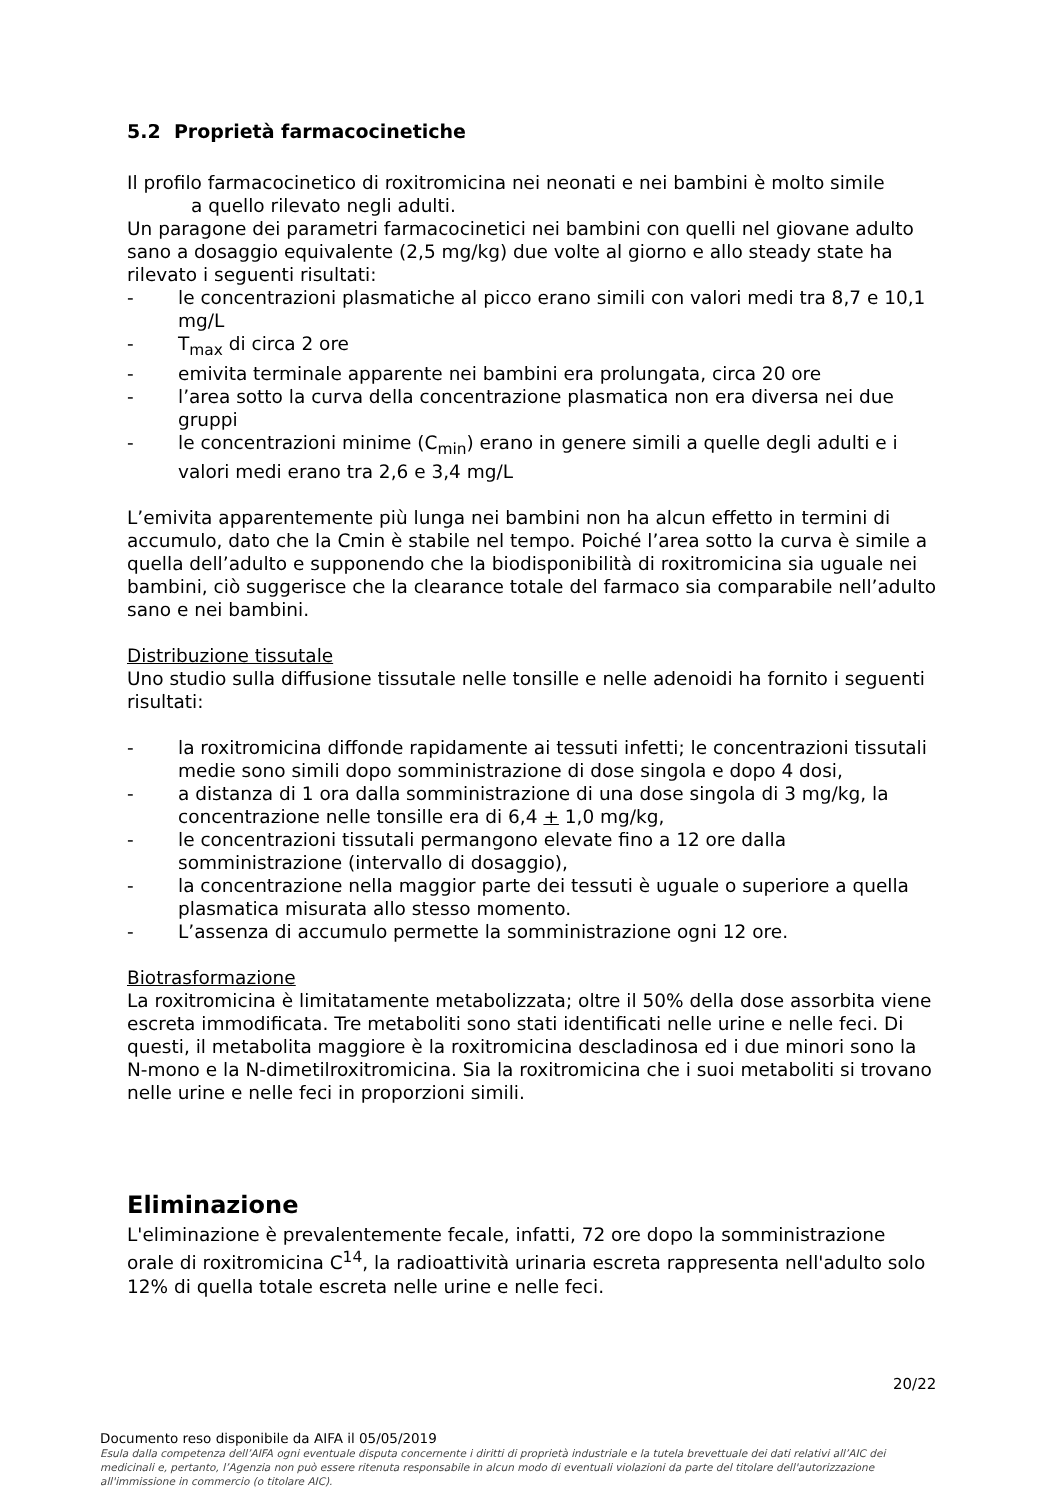5.2 Proprietà farmacocinetiche
Il profilo farmacocinetico di roxitromicina nei neonati e nei bambini è molto simile
a quello rilevato negli adulti.
Un paragone dei parametri farmacocinetici nei bambini con quelli nel giovane adulto sano a dosaggio equivalente (2,5 mg/kg) due volte al giorno e allo steady state ha rilevato i seguenti risultati:
- le concentrazioni plasmatiche al picco erano simili con valori medi tra 8,7 e 10,1 mg/L
- T<sub>max</sub> di circa 2 ore
- emivita terminale apparente nei bambini era prolungata, circa 20 ore
- l’area sotto la curva della concentrazione plasmatica non era diversa nei due gruppi
- le concentrazioni minime (C<sub>min</sub>) erano in genere simili a quelle degli adulti e i valori medi erano tra 2,6 e 3,4 mg/L
L’emivita apparentemente più lunga nei bambini non ha alcun effetto in termini di accumulo, dato che la Cmin è stabile nel tempo. Poiché l’area sotto la curva è simile a quella dell’adulto e supponendo che la biodisponibilità di roxitromicina sia uguale nei bambini, ciò suggerisce che la clearance totale del farmaco sia comparabile nell’adulto sano e nei bambini.
Distribuzione tissutale
Uno studio sulla diffusione tissutale nelle tonsille e nelle adenoidi ha fornito i seguenti risultati:
- la roxitromicina diffonde rapidamente ai tessuti infetti; le concentrazioni tissutali medie sono simili dopo somministrazione di dose singola e dopo 4 dosi,
- a distanza di 1 ora dalla somministrazione di una dose singola di 3 mg/kg, la concentrazione nelle tonsille era di 6,4 + 1,0 mg/kg,
- le concentrazioni tissutali permangono elevate fino a 12 ore dalla somministrazione (intervallo di dosaggio),
- la concentrazione nella maggior parte dei tessuti è uguale o superiore a quella plasmatica misurata allo stesso momento.
- L’assenza di accumulo permette la somministrazione ogni 12 ore.
Biotrasformazione
La roxitromicina è limitatamente metabolizzata; oltre il 50% della dose assorbita viene escreta immodificata. Tre metaboliti sono stati identificati nelle urine e nelle feci. Di questi, il metabolita maggiore è la roxitromicina descladinosa ed i due minori sono la N-mono e la N-dimetilroxitromicina. Sia la roxitromicina che i suoi metaboliti si trovano nelle urine e nelle feci in proporzioni simili.
Eliminazione
L'eliminazione è prevalentemente fecale, infatti, 72 ore dopo la somministrazione orale di roxitromicina C<sup>14</sup>, la radioattività urinaria escreta rappresenta nell'adulto solo 12% di quella totale escreta nelle urine e nelle feci.
20/22
Documento reso disponibile da AIFA il 05/05/2019
Esula dalla competenza dell’AIFA ogni eventuale disputa concernente i diritti di proprietà industriale e la tutela brevettuale dei dati relativi all’AIC dei medicinali e, pertanto, l’Agenzia non può essere ritenuta responsabile in alcun modo di eventuali violazioni da parte del titolare dell'autorizzazione all'immissione in commercio (o titolare AIC).